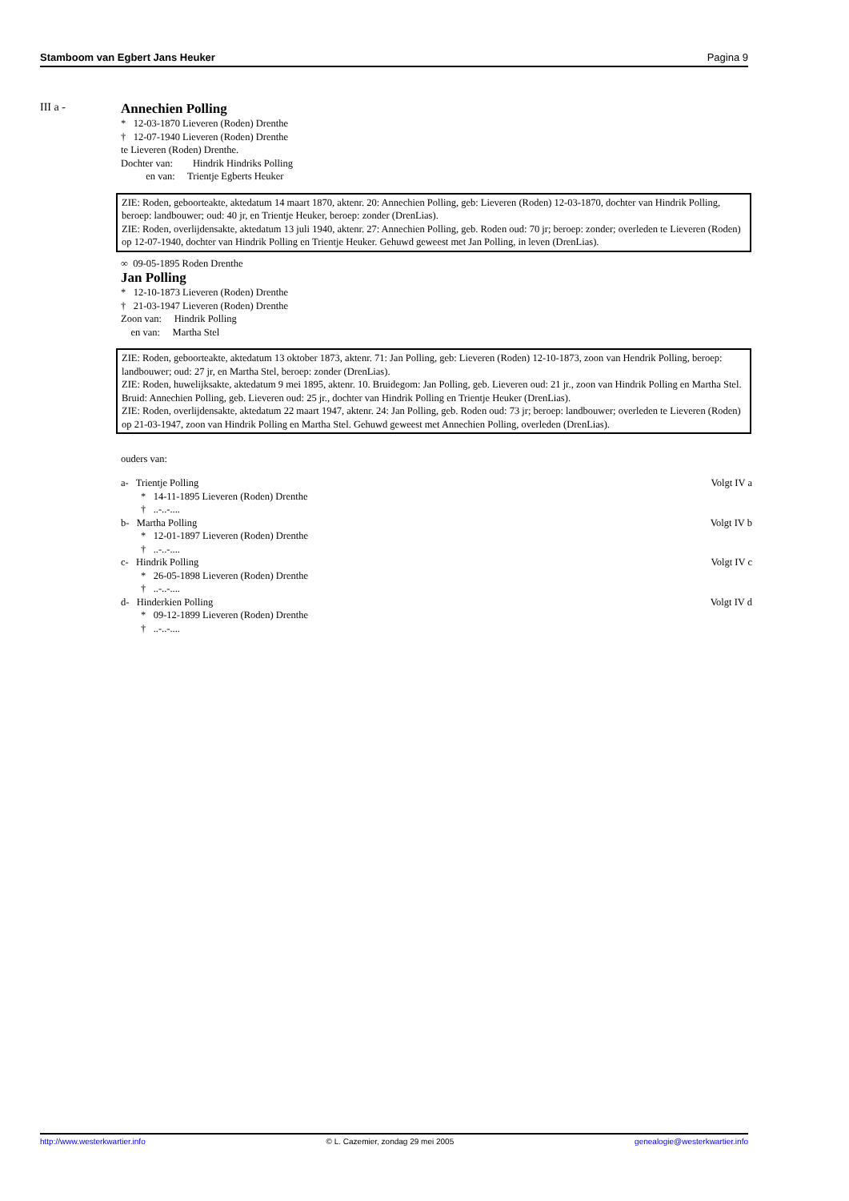Stamboom van Egbert Jans Heuker Pagina 9
III a -
Annechien Polling
* 12-03-1870 Lieveren (Roden) Drenthe
† 12-07-1940 Lieveren (Roden) Drenthe
te Lieveren (Roden) Drenthe.
Dochter van: Hindrik Hindriks Polling
en van: Trientje Egberts Heuker
ZIE: Roden, geboorteakte, aktedatum 14 maart 1870, aktenr. 20: Annechien Polling, geb: Lieveren (Roden) 12-03-1870, dochter van Hindrik Polling, beroep: landbouwer; oud: 40 jr, en Trientje Heuker, beroep: zonder (DrenLias).
ZIE: Roden, overlijdensakte, aktedatum 13 juli 1940, aktenr. 27: Annechien Polling, geb. Roden oud: 70 jr; beroep: zonder; overleden te Lieveren (Roden) op 12-07-1940, dochter van Hindrik Polling en Trientje Heuker. Gehuwd geweest met Jan Polling, in leven (DrenLias).
∞ 09-05-1895 Roden Drenthe
Jan Polling
* 12-10-1873 Lieveren (Roden) Drenthe
† 21-03-1947 Lieveren (Roden) Drenthe
Zoon van: Hindrik Polling
en van: Martha Stel
ZIE: Roden, geboorteakte, aktedatum 13 oktober 1873, aktenr. 71: Jan Polling, geb: Lieveren (Roden) 12-10-1873, zoon van Hendrik Polling, beroep: landbouwer; oud: 27 jr, en Martha Stel, beroep: zonder (DrenLias).
ZIE: Roden, huwelijksakte, aktedatum 9 mei 1895, aktenr. 10. Bruidegom: Jan Polling, geb. Lieveren oud: 21 jr., zoon van Hindrik Polling en Martha Stel. Bruid: Annechien Polling, geb. Lieveren oud: 25 jr., dochter van Hindrik Polling en Trientje Heuker (DrenLias).
ZIE: Roden, overlijdensakte, aktedatum 22 maart 1947, aktenr. 24: Jan Polling, geb. Roden oud: 73 jr; beroep: landbouwer; overleden te Lieveren (Roden) op 21-03-1947, zoon van Hindrik Polling en Martha Stel. Gehuwd geweest met Annechien Polling, overleden (DrenLias).
ouders van:
a- Trientje Polling Volgt IV a
* 14-11-1895 Lieveren (Roden) Drenthe
† ..-..-....
b- Martha Polling Volgt IV b
* 12-01-1897 Lieveren (Roden) Drenthe
† ..-..-....
c- Hindrik Polling Volgt IV c
* 26-05-1898 Lieveren (Roden) Drenthe
† ..-..-....
d- Hinderkien Polling Volgt IV d
* 09-12-1899 Lieveren (Roden) Drenthe
† ..-..-....
http://www.westerkwartier.info © L. Cazemier, zondag 29 mei 2005 genealogie@westerkwartier.info